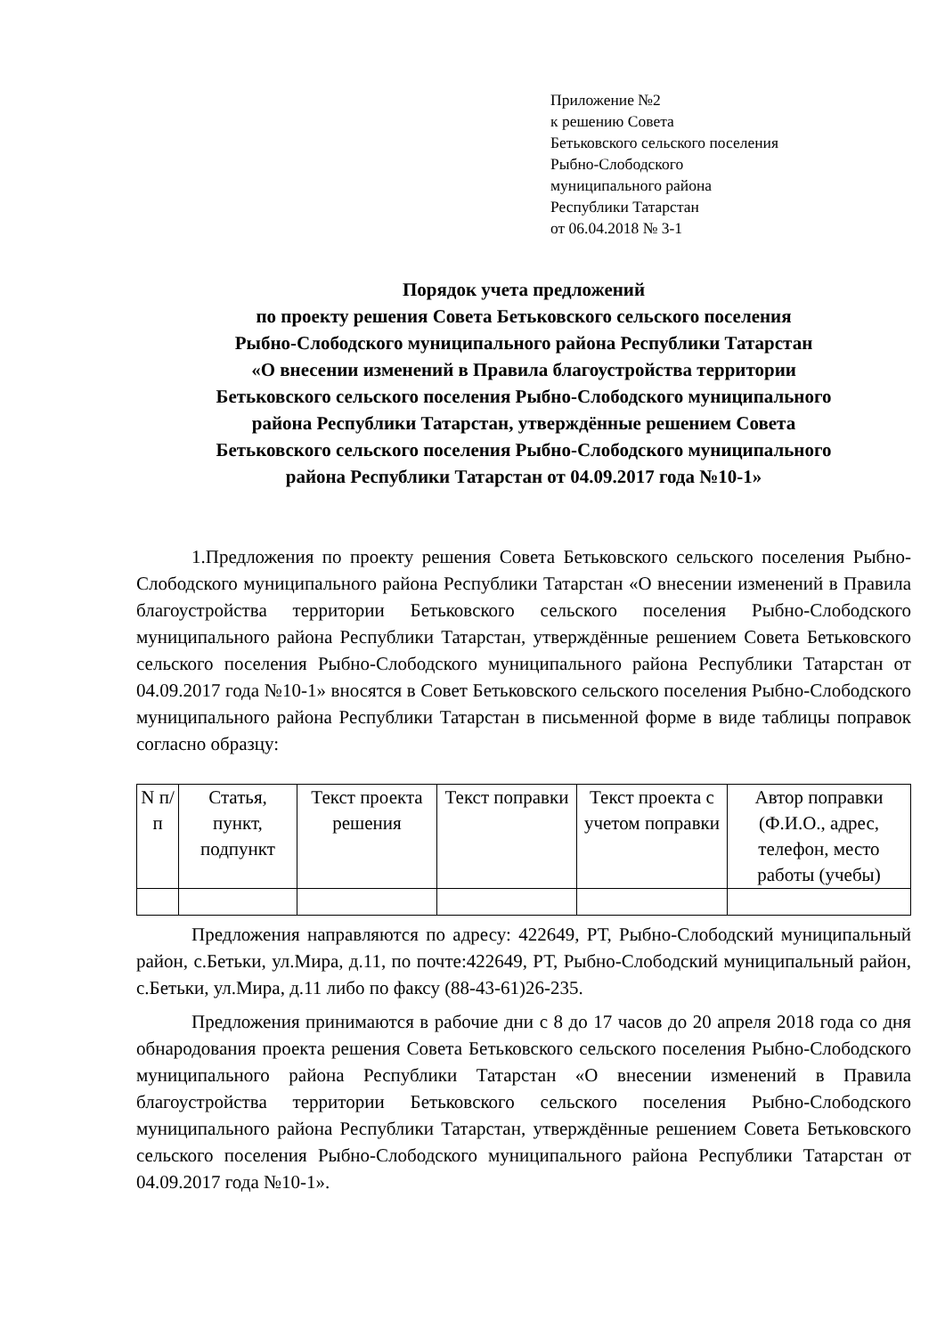Приложение №2
к решению Совета
Бетьковского сельского поселения
Рыбно-Слободского
муниципального района
Республики Татарстан
от 06.04.2018 № 3-1
Порядок учета предложений
по проекту решения Совета Бетьковского сельского поселения
Рыбно-Слободского муниципального района Республики Татарстан
«О внесении изменений в Правила благоустройства территории
Бетьковского сельского поселения Рыбно-Слободского муниципального
района Республики Татарстан, утверждённые решением Совета
Бетьковского сельского поселения Рыбно-Слободского муниципального
района Республики Татарстан от 04.09.2017 года №10-1»
1.Предложения по проекту решения Совета Бетьковского сельского поселения Рыбно-Слободского муниципального района Республики Татарстан «О внесении изменений в Правила благоустройства территории Бетьковского сельского поселения Рыбно-Слободского муниципального района Республики Татарстан, утверждённые решением Совета Бетьковского сельского поселения Рыбно-Слободского муниципального района Республики Татарстан от 04.09.2017 года №10-1» вносятся в Совет Бетьковского сельского поселения Рыбно-Слободского муниципального района Республики Татарстан в письменной форме в виде таблицы поправок согласно образцу:
| N п/п | Статья, пункт, подпункт | Текст проекта решения | Текст поправки | Текст проекта с учетом поправки | Автор поправки (Ф.И.О., адрес, телефон, место работы (учебы) |
Предложения направляются по адресу: 422649, РТ, Рыбно-Слободский муниципальный район, с.Бетьки, ул.Мира, д.11, по почте:422649, РТ, Рыбно-Слободский муниципальный район, с.Бетьки, ул.Мира, д.11 либо по факсу (88-43-61)26-235.
Предложения принимаются в рабочие дни с 8 до 17 часов до 20 апреля 2018 года со дня обнародования проекта решения Совета Бетьковского сельского поселения Рыбно-Слободского муниципального района Республики Татарстан «О внесении изменений в Правила благоустройства территории Бетьковского сельского поселения Рыбно-Слободского муниципального района Республики Татарстан, утверждённые решением Совета Бетьковского сельского поселения Рыбно-Слободского муниципального района Республики Татарстан от 04.09.2017 года №10-1».